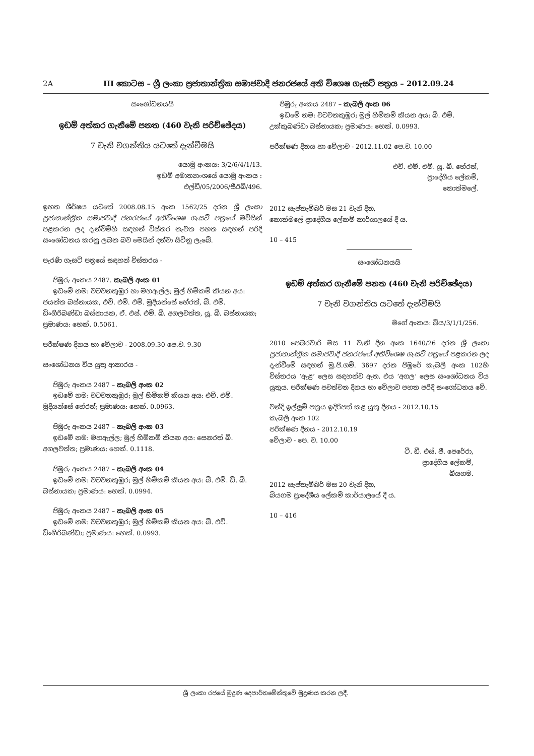2A III කොටස – ශ්‍රී ලංකා ප්‍රජාතාන්ත්‍රික සමාජවාදී ජනරජයේ අති විශෙෂ ගැසට් පත්‍රය – 2012.09.24
සංශෝධනයයි
ඉඩම් අත්කර ගැනීමේ පනත (460 වැනි පරිච්ඡේදය)
7 වැනි වගන්තිය යටතේ දැන්වීමයි
යොමු අංකය: 3/2/6/4/1/13.
ඉඩම් අමාත්‍යාංශයේ යොමු අංකය :
එල්ඩී/05/2006/සීඊබී/496.
ඉහත ශීර්ෂය යටතේ 2008.08.15 අංක 1562/25 දරන ශ්‍රී ලංකා ප්‍රජාතාන්ත්‍රික සමාජවාදී ජනරජයේ අතිවිශෙෂ ගැසට් පත්‍රයේ මවිසින් පළකරන ලද දැන්වීම්හි සඳහන් විස්තර නැවත පහත සඳහන් පරිදි සංශෝධනය කරනු ලබන බව මෙයින් දන්වා සිටිනු ලැබේ.
පැරණි ගැසට් පත්‍රයේ සඳහන් විස්තරය -
පිඹුරු අංකය 2487. කැබලි අංක 01
ඉඩමේ නම: වටවනකුඹුර හා මහඇල්ල; මුල් හිමිකම් කියන අය: ජයන්ත බස්නායක, එච්. එම්. එම්. මුදියන්සේ හේරත්, බී. එම්. ඩිංගිරිබණ්ඩා බස්නායක, ඒ. එස්. එම්. බී. අගලවත්ත, යූ. බී. බස්නායක; ප්‍රමාණය: හෙක්. 0.5061.
පරීක්ෂණ දිනය හා වේලාව - 2008.09.30 පෙ.ව. 9.30
සංශෝධනය විය යුතු ආකාරය -
පිඹුරු අංකය 2487 – කැබලි අංක 02
ඉඩමේ නම: වටවනකුඹුර; මුල් හිමිකම් කියන අය: එච්. එම්. මුදියන්සේ හේරත්; ප්‍රමාණය: හෙක්. 0.0963.
පිඹුරු අංකය 2487 – කැබලි අංක 03
ඉඩමේ නම: මහඇල්ල; මුල් හිමිකම් කියන අය: සෙනරත් බී. අගලවත්ත; ප්‍රමාණය: හෙක්. 0.1118.
පිඹුරු අංකය 2487 – කැබලි අංක 04
ඉඩමේ නම: වටවනකුඹුර; මුල් හිමිකම් කියන අය: බී. එම්. ඩී. බී. බස්නායක; ප්‍රමාණය: හෙක්. 0.0994.
පිඹුරු අංකය 2487 – කැබලි අංක 05
ඉඩමේ නම: වටවනකුඹුර; මුල් හිමිකම් කියන අය: බී. එච්. ඩිංගිරිබණ්ඩා; ප්‍රමාණය: හෙක්. 0.0993.
පිඹුරු අංකය 2487 – කැබලි අංක 06
ඉඩමේ නම: වටවනකුඹුර; මුල් හිමිකම් කියන අය: බී. එම්. උක්කුබණ්ඩා බස්නායක; ප්‍රමාණය: හෙක්. 0.0993.
පරීක්ෂණ දිනය හා වේලාව - 2012.11.02 පෙ.ව. 10.00
එච්. එම්. එම්. යූ. බී. හේරත්,
ප්‍රාදේශීය ලේකම්,
කොත්මලේ.
2012 සැප්තැම්බර් මස 21 වැනි දින,
කොත්මලේ ප්‍රාදේශීය ලේකම් කාර්යාලයේ දී ය.
10 – 415
සංශෝධනයයි
ඉඩම් අත්කර ගැනීමේ පනත (460 වැනි පරිච්ඡේදය)
7 වැනි වගන්තිය යටතේ දැන්වීමයි
මගේ අංකය: බිය/3/1/1/256.
2010 පෙබරවාරි මස 11 වැනි දින අංක 1640/26 දරන ශ්‍රී ලංකා ප්‍රජාතාන්ත්‍රික සමාජවාදී ජනරජයේ අතිවිශෙෂ ගැසට් පත්‍රයේ පළකරන ලද දැන්වීමේ සඳහන් මු.පි.ගම්. 3697 දරන පිඹුරේ කැබලි අංක 102හි විස්තරය ‘ඇළ’ ලෙස සඳහන්ව ඇත. එය ‘අගල’ ලෙස සංශෝධනය විය යුතුය. පරීක්ෂණ පවත්වන දිනය හා වේලාව පහත පරිදි සංශෝධනය වේ.
වන්දි ඉල්ලුම් පත්‍රය ඉදිරිපත් කළ යුතු දිනය - 2012.10.15
කැබලි අංක 102
පරීක්ෂණ දිනය - 2012.10.19
වේලාව - පෙ. ව. 10.00
ටී. ඩී. එස්. පී. පෙරේරා,
ප්‍රාදේශීය ලේකම්,
බියගම.
2012 සැප්තැම්බර් මස 20 වැනි දින,
බියගම ප්‍රාදේශීය ලේකම් කාර්යාලයේ දී ය.
10 – 416
ශ්‍රී ලංකා රජයේ මුද්‍රණ දෙපාර්තමේන්තුවේ මුද්‍රණය කරන ලදී.